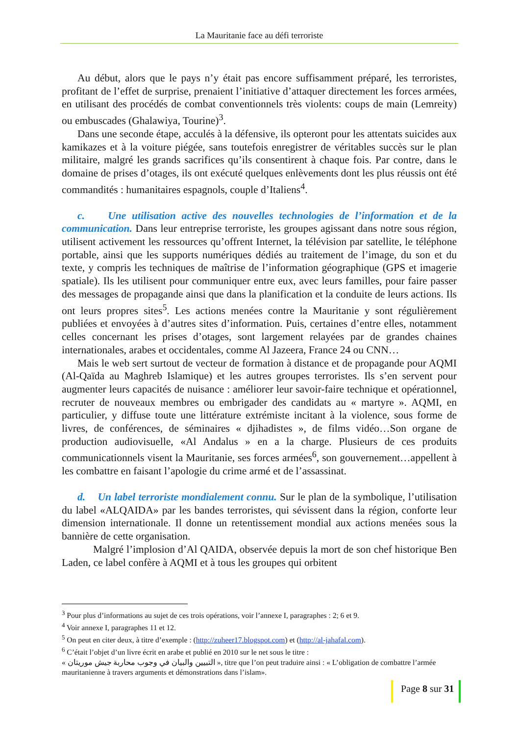La Mauritanie face au défi terroriste
Au début, alors que le pays n’y était pas encore suffisamment préparé, les terroristes, profitant de l’effet de surprise, prenaient l’initiative d’attaquer directement les forces armées, en utilisant des procédés de combat conventionnels très violents: coups de main (Lemreity) ou embuscades (Ghalawiya, Tourine)<sup>3</sup>.
Dans une seconde étape, acculés à la défensive, ils opteront pour les attentats suicides aux kamikazes et à la voiture piégée, sans toutefois enregistrer de véritables succès sur le plan militaire, malgré les grands sacrifices qu’ils consentirent à chaque fois. Par contre, dans le domaine de prises d’otages, ils ont exécuté quelques enlèvements dont les plus réussis ont été commandités : humanitaires espagnols, couple d’Italiens<sup>4</sup>.
c. Une utilisation active des nouvelles technologies de l’information et de la communication. Dans leur entreprise terroriste, les groupes agissant dans notre sous région, utilisent activement les ressources qu’offrent Internet, la télévision par satellite, le téléphone portable, ainsi que les supports numériques dédiés au traitement de l’image, du son et du texte, y compris les techniques de maîtrise de l’information géographique (GPS et imagerie spatiale). Ils les utilisent pour communiquer entre eux, avec leurs familles, pour faire passer des messages de propagande ainsi que dans la planification et la conduite de leurs actions. Ils ont leurs propres sites<sup>5</sup>. Les actions menées contre la Mauritanie y sont régulièrement publiées et envoyées à d’autres sites d’information. Puis, certaines d’entre elles, notamment celles concernant les prises d’otages, sont largement relayées par de grandes chaines internationales, arabes et occidentales, comme Al Jazeera, France 24 ou CNN…
Mais le web sert surtout de vecteur de formation à distance et de propagande pour AQMI (Al-Qaïda au Maghreb Islamique) et les autres groupes terroristes. Ils s’en servent pour augmenter leurs capacités de nuisance : améliorer leur savoir-faire technique et opérationnel, recruter de nouveaux membres ou embrigader des candidats au « martyre ». AQMI, en particulier, y diffuse toute une littérature extrémiste incitant à la violence, sous forme de livres, de conférences, de séminaires « djihadistes », de films vidéo…Son organe de production audiovisuelle, «Al Andalus » en a la charge. Plusieurs de ces produits communicationnels visent la Mauritanie, ses forces armées<sup>6</sup>, son gouvernement…appellent à les combattre en faisant l’apologie du crime armé et de l’assassinat.
d. Un label terroriste mondialement connu. Sur le plan de la symbolique, l’utilisation du label «ALQAIDA» par les bandes terroristes, qui sévissent dans la région, conforte leur dimension internationale. Il donne un retentissement mondial aux actions menées sous la bannière de cette organisation.
Malgré l’implosion d’Al QAIDA, observée depuis la mort de son chef historique Ben Laden, ce label confère à AQMI et à tous les groupes qui orbitent
<sup>3</sup> Pour plus d’informations au sujet de ces trois opérations, voir l’annexe I, paragraphes : 2; 6 et 9.
<sup>4</sup> Voir annexe I, paragraphes 11 et 12.
<sup>5</sup> On peut en citer deux, à titre d’exemple : (http://zuheer17.blogspot.com) et (http://al-jahafal.com).
<sup>6</sup> C’était l’objet d’un livre écrit en arabe et publié en 2010 sur le net sous le titre :
« التبيين والبيان في وجوب محاربة جيش موريتان », titre que l’on peut traduire ainsi : « L’obligation de combattre l’armée mauritanienne à travers arguments et démonstrations dans l’islam».
Page 8 sur 31